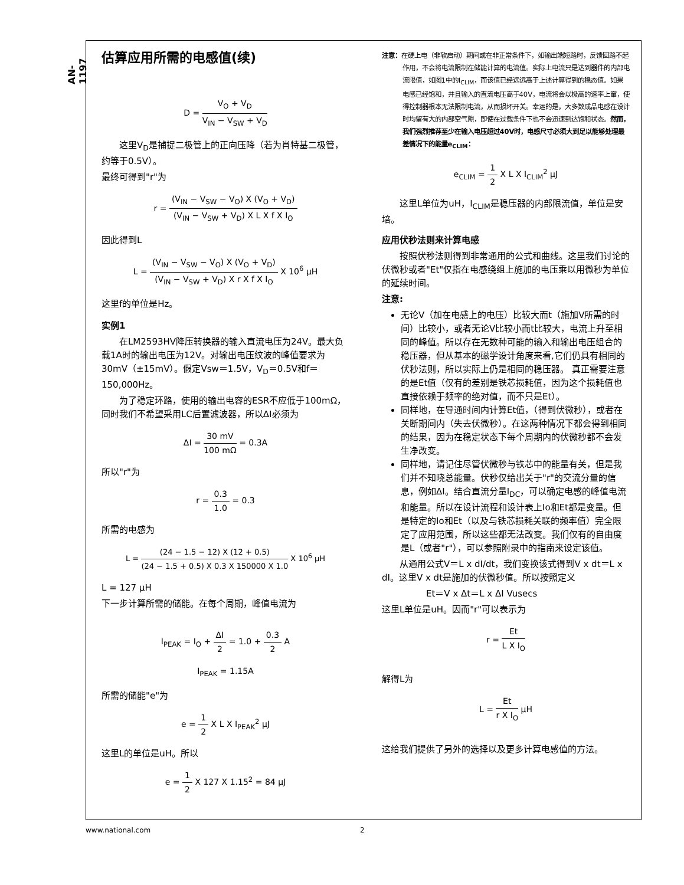AN-1197
估算应用所需的电感值(续)
D = V<sub>O</sub> + V<sub>D</sub> V<sub>IN</sub> − V<sub>SW</sub> + V<sub>D</sub>
这里V<sub>D</sub>是捕捉二极管上的正向压降（若为肖特基二极管，约等于0.5V）。
最终可得到"r"为
r = (V<sub>IN</sub> − V<sub>SW</sub> − V<sub>O</sub>) X (V<sub>O</sub> + V<sub>D</sub>) (V<sub>IN</sub> − V<sub>SW</sub> + V<sub>D</sub>) X L X f X I<sub>O</sub>
因此得到L
L = (V<sub>IN</sub> − V<sub>SW</sub> − V<sub>O</sub>) X (V<sub>O</sub> + V<sub>D</sub>) (V<sub>IN</sub> − V<sub>SW</sub> + V<sub>D</sub>) X r X f X I<sub>O</sub> X 10<sup>6</sup> μH
这里f的单位是Hz。
实例1
在LM2593HV降压转换器的输入直流电压为24V。最大负载1A时的输出电压为12V。对输出电压纹波的峰值要求为30mV（±15mV）。假定Vsw＝1.5V，V<sub>D</sub>＝0.5V和f＝150,000Hz。
为了稳定环路，使用的输出电容的ESR不应低于100mΩ，同时我们不希望采用LC后置滤波器，所以ΔI必须为
ΔI = 30 mV 100 mΩ = 0.3A
所以"r"为
r = 0.3 1.0 = 0.3
所需的电感为
L = (24 − 1.5 − 12) X (12 + 0.5) (24 − 1.5 + 0.5) X 0.3 X 150000 X 1.0 X 10<sup>6</sup> μH
L = 127 μH
下一步计算所需的储能。在每个周期，峰值电流为
I<sub>PEAK</sub> = I<sub>O</sub> + ΔI 2 = 1.0 + 0.3 2 A
I<sub>PEAK</sub> = 1.15A
所需的储能"e"为
e = 1 2 X L X I<sub>PEAK</sub><sup>2</sup> μJ
这里L的单位是uH。所以
e = 1 2 X 127 X 1.15<sup>2</sup> = 84 μJ
注意：在硬上电（非软启动）期间或在非正常条件下，如输出端短路时，反馈回路不起作用，不会将电流限制在储能计算的电流值。实际上电流只是达到器件的内部电流限值，如图1中的I<sub>CLIM</sub>，而该值已经远远高于上述计算得到的稳态值。如果电感已经饱和，并且输入的直流电压高于40V，电流将会以极高的速率上窜，使得控制器根本无法限制电流，从而损坏开关。幸运的是，大多数成品电感在设计时均留有大的内部空气隙，即使在过载条件下也不会迅速到达饱和状态。然而，我们强烈推荐至少在输入电压超过40V时，电感尺寸必须大到足以能够处理最差情况下的能量e<sub>CLIM</sub>：
e<sub>CLIM</sub> = 1 2 X L X I<sub>CLIM</sub><sup>2</sup> μJ
这里L单位为uH，I<sub>CLIM</sub>是稳压器的内部限流值，单位是安培。
应用伏秒法则来计算电感
按照伏秒法则得到非常通用的公式和曲线。这里我们讨论的伏微秒或者"Et"仅指在电感绕组上施加的电压乘以用微秒为单位的延续时间。
注意:
无论V（加在电感上的电压）比较大而t（施加V所需的时间）比较小，或者无论V比较小而t比较大，电流上升至相同的峰值。所以存在无数种可能的输入和输出电压组合的稳压器，但从基本的磁学设计角度来看,它们仍具有相同的伏秒法则，所以实际上仍是相同的稳压器。 真正需要注意的是Et值（仅有的差别是铁芯损耗值，因为这个损耗值也直接依赖于频率的绝对值，而不只是Et）。
同样地，在导通时间内计算Et值，（得到伏微秒），或者在关断期间内（失去伏微秒）。在这两种情况下都会得到相同的结果，因为在稳定状态下每个周期内的伏微秒都不会发生净改变。
同样地，请记住尽管伏微秒与铁芯中的能量有关，但是我们并不知晓总能量。伏秒仅给出关于"r"的交流分量的信息，例如ΔI。结合直流分量I<sub>DC</sub>，可以确定电感的峰值电流和能量。所以在设计流程和设计表上Io和Et都是变量。但是特定的Io和Et（以及与铁芯损耗关联的频率值）完全限定了应用范围，所以这些都无法改变。我们仅有的自由度是L（或者"r"），可以参照附录中的指南来设定该值。
从通用公式V＝L x dI/dt，我们变换该式得到V x dt＝L x dI。这里V x dt是施加的伏微秒值。所以按照定义
Et＝V x Δt＝L x ΔI Vusecs
这里L单位是uH。因而"r"可以表示为
r = Et L X I<sub>O</sub>
解得L为
L = Et r X I<sub>O</sub> μH
这给我们提供了另外的选择以及更多计算电感值的方法。
www.national.com 2